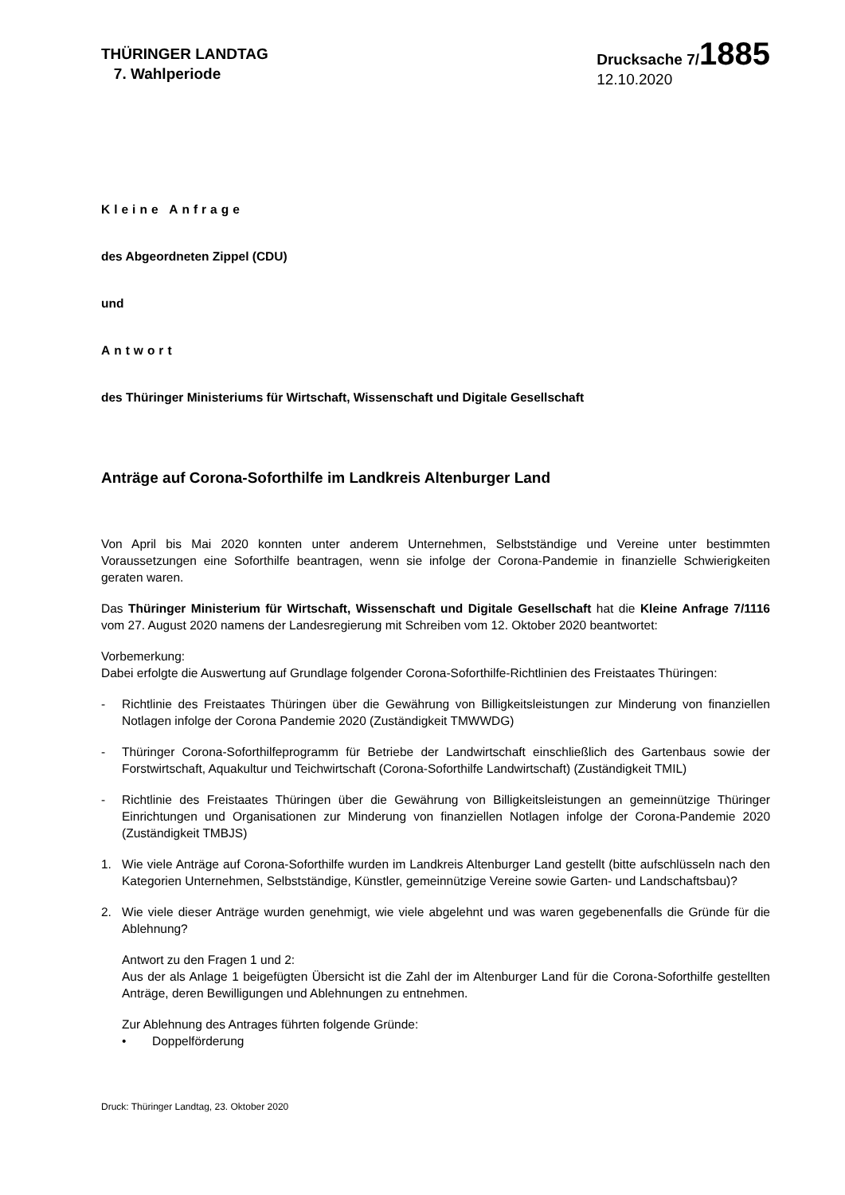THÜRINGER LANDTAG
7. Wahlperiode
Drucksache 7/1885
12.10.2020
Kleine Anfrage
des Abgeordneten Zippel (CDU)
und
Antwort
des Thüringer Ministeriums für Wirtschaft, Wissenschaft und Digitale Gesellschaft
Anträge auf Corona-Soforthilfe im Landkreis Altenburger Land
Von April bis Mai 2020 konnten unter anderem Unternehmen, Selbstständige und Vereine unter bestimmten Voraussetzungen eine Soforthilfe beantragen, wenn sie infolge der Corona-Pandemie in finanzielle Schwierigkeiten geraten waren.
Das Thüringer Ministerium für Wirtschaft, Wissenschaft und Digitale Gesellschaft hat die Kleine Anfrage 7/1116 vom 27. August 2020 namens der Landesregierung mit Schreiben vom 12. Oktober 2020 beantwortet:
Vorbemerkung:
Dabei erfolgte die Auswertung auf Grundlage folgender Corona-Soforthilfe-Richtlinien des Freistaates Thüringen:
- Richtlinie des Freistaates Thüringen über die Gewährung von Billigkeitsleistungen zur Minderung von finanziellen Notlagen infolge der Corona Pandemie 2020 (Zuständigkeit TMWWDG)
- Thüringer Corona-Soforthilfeprogramm für Betriebe der Landwirtschaft einschließlich des Gartenbaus sowie der Forstwirtschaft, Aquakultur und Teichwirtschaft (Corona-Soforthilfe Landwirtschaft) (Zuständigkeit TMIL)
- Richtlinie des Freistaates Thüringen über die Gewährung von Billigkeitsleistungen an gemeinnützige Thüringer Einrichtungen und Organisationen zur Minderung von finanziellen Notlagen infolge der Corona-Pandemie 2020 (Zuständigkeit TMBJS)
1. Wie viele Anträge auf Corona-Soforthilfe wurden im Landkreis Altenburger Land gestellt (bitte aufschlüsseln nach den Kategorien Unternehmen, Selbstständige, Künstler, gemeinnützige Vereine sowie Garten- und Landschaftsbau)?
2. Wie viele dieser Anträge wurden genehmigt, wie viele abgelehnt und was waren gegebenenfalls die Gründe für die Ablehnung?
Antwort zu den Fragen 1 und 2:
Aus der als Anlage 1 beigefügten Übersicht ist die Zahl der im Altenburger Land für die Corona-Soforthilfe gestellten Anträge, deren Bewilligungen und Ablehnungen zu entnehmen.
Zur Ablehnung des Antrages führten folgende Gründe:
• Doppelförderung
Druck: Thüringer Landtag, 23. Oktober 2020